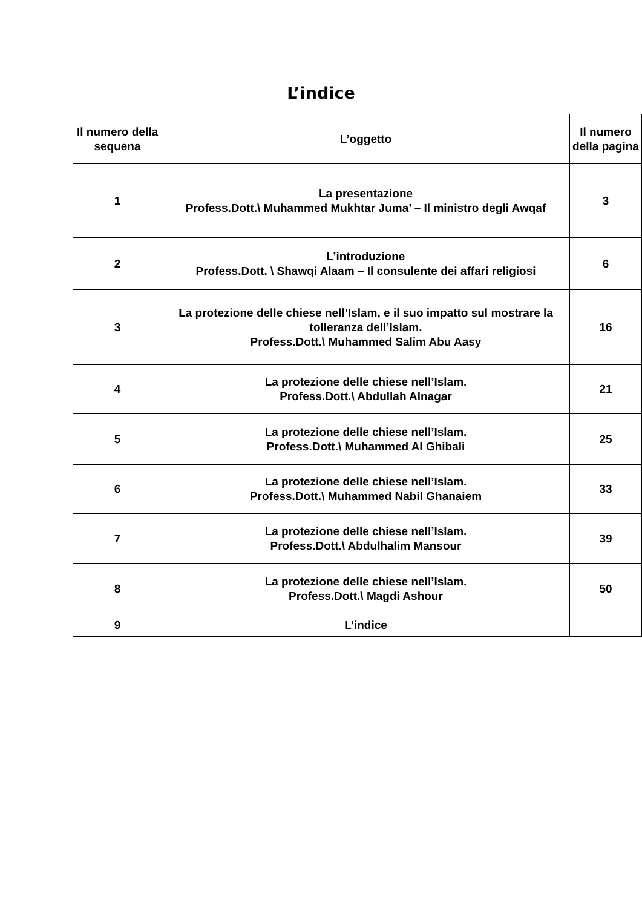L’indice
| Il numero della sequena | L’oggetto | Il numero della pagina |
| --- | --- | --- |
| 1 | La presentazione Profess.Dott.\ Muhammed Mukhtar Juma’ – Il ministro degli Awqaf | 3 |
| 2 | L’introduzione Profess.Dott. \ Shawqi Alaam – Il consulente dei affari religiosi | 6 |
| 3 | La protezione delle chiese nell’Islam, e il suo impatto sul mostrare la tolleranza dell’Islam. Profess.Dott.\ Muhammed Salim Abu Aasy | 16 |
| 4 | La protezione delle chiese nell’Islam. Profess.Dott.\ Abdullah Alnagar | 21 |
| 5 | La protezione delle chiese nell’Islam. Profess.Dott.\ Muhammed Al Ghibali | 25 |
| 6 | La protezione delle chiese nell’Islam. Profess.Dott.\ Muhammed Nabil Ghanaiem | 33 |
| 7 | La protezione delle chiese nell’Islam. Profess.Dott.\ Abdulhalim Mansour | 39 |
| 8 | La protezione delle chiese nell’Islam. Profess.Dott.\ Magdi Ashour | 50 |
| 9 | L’indice | |